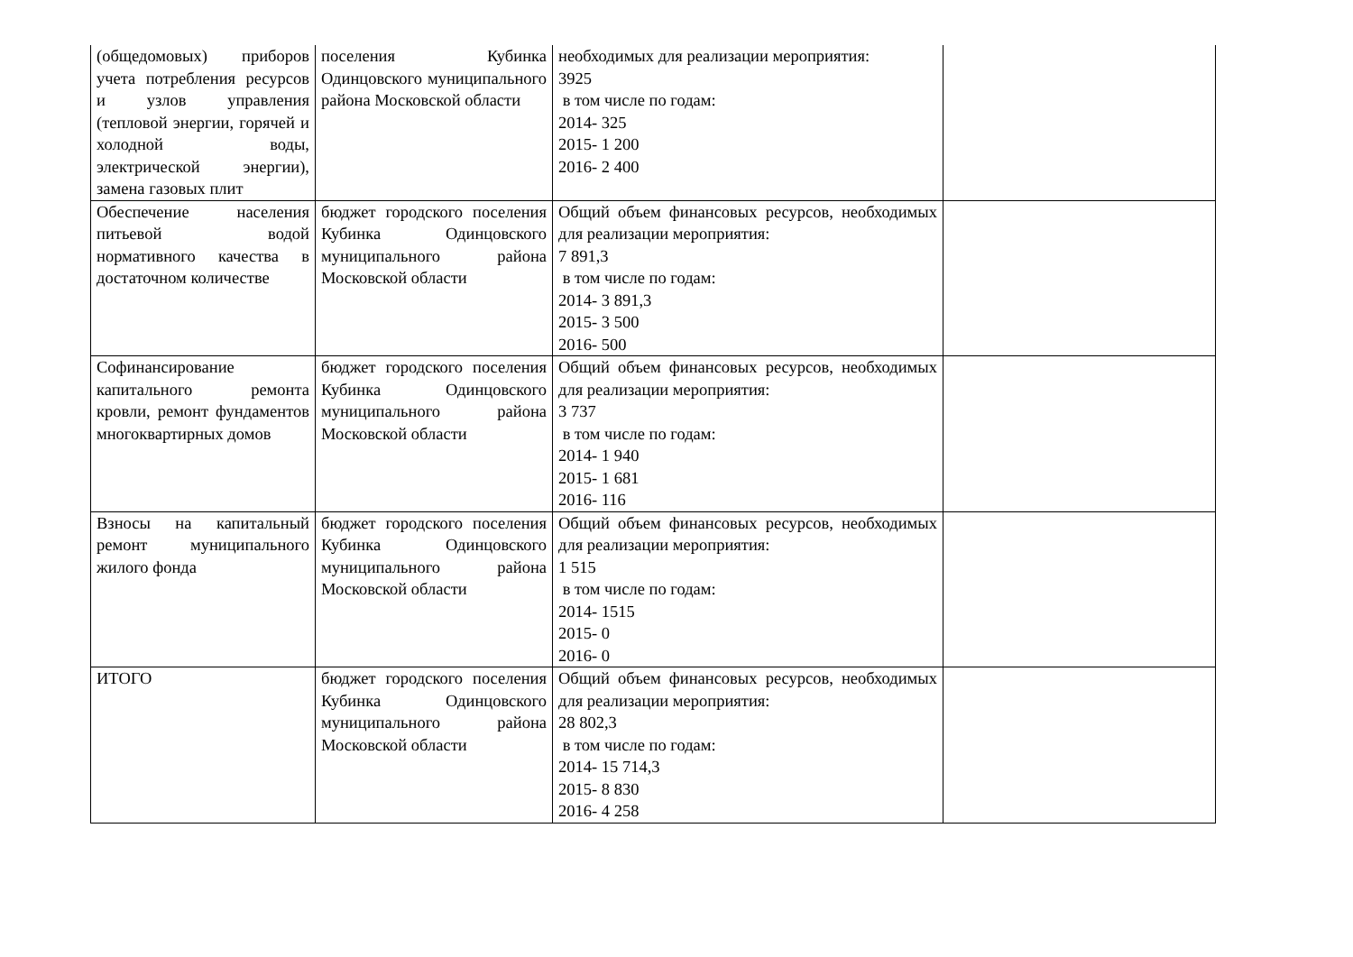| (общедомовых) приборов учета потребления ресурсов и узлов управления (тепловой энергии, горячей и холодной воды, электрической энергии), замена газовых плит | поселения Кубинка Одинцовского муниципального района Московской области | необходимых для реализации мероприятия: 3925 в том числе по годам: 2014- 325 2015- 1 200 2016- 2 400 | |
| Обеспечение населения питьевой водой нормативного качества в достаточном количестве | бюджет городского поселения Кубинка Одинцовского муниципального района Московской области | Общий объем финансовых ресурсов, необходимых для реализации мероприятия: 7 891,3 в том числе по годам: 2014- 3 891,3 2015- 3 500 2016- 500 | |
| Софинансирование капитального ремонта кровли, ремонт фундаментов многоквартирных домов | бюджет городского поселения Кубинка Одинцовского муниципального района Московской области | Общий объем финансовых ресурсов, необходимых для реализации мероприятия: 3 737 в том числе по годам: 2014- 1 940 2015- 1 681 2016- 116 | |
| Взносы на капитальный ремонт муниципального жилого фонда | бюджет городского поселения Кубинка Одинцовского муниципального района Московской области | Общий объем финансовых ресурсов, необходимых для реализации мероприятия: 1 515 в том числе по годам: 2014- 1515 2015- 0 2016- 0 | |
| ИТОГО | бюджет городского поселения Кубинка Одинцовского муниципального района Московской области | Общий объем финансовых ресурсов, необходимых для реализации мероприятия: 28 802,3 в том числе по годам: 2014- 15 714,3 2015- 8 830 2016- 4 258 | |